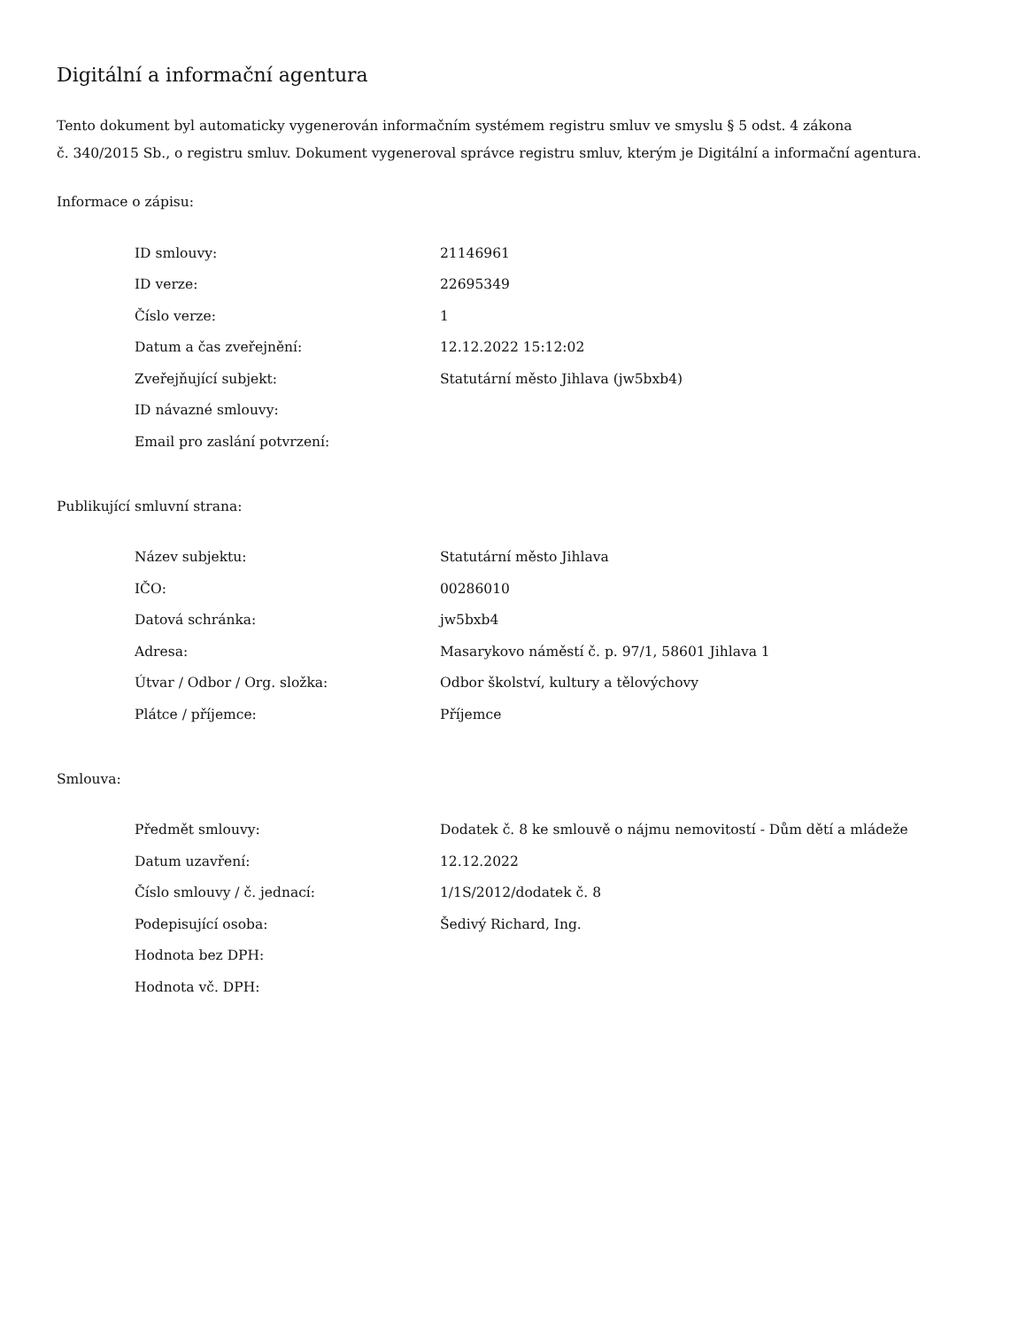Digitální a informační agentura
Tento dokument byl automaticky vygenerován informačním systémem registru smluv ve smyslu § 5 odst. 4 zákona
č. 340/2015 Sb., o registru smluv. Dokument vygeneroval správce registru smluv, kterým je Digitální a informační agentura.
Informace o zápisu:
| ID smlouvy: | 21146961 |
| ID verze: | 22695349 |
| Číslo verze: | 1 |
| Datum a čas zveřejnění: | 12.12.2022 15:12:02 |
| Zveřejňující subjekt: | Statutární město Jihlava (jw5bxb4) |
| ID návazné smlouvy: | |
| Email pro zaslání potvrzení: | |
Publikující smluvní strana:
| Název subjektu: | Statutární město Jihlava |
| IČO: | 00286010 |
| Datová schránka: | jw5bxb4 |
| Adresa: | Masarykovo náměstí č. p. 97/1, 58601 Jihlava 1 |
| Útvar / Odbor / Org. složka: | Odbor školství, kultury a tělovýchovy |
| Plátce / příjemce: | Příjemce |
Smlouva:
| Předmět smlouvy: | Dodatek č. 8 ke smlouvě o nájmu nemovitostí - Dům dětí a mládeže |
| Datum uzavření: | 12.12.2022 |
| Číslo smlouvy / č. jednací: | 1/1S/2012/dodatek č. 8 |
| Podepisující osoba: | Šedivý Richard, Ing. |
| Hodnota bez DPH: | |
| Hodnota vč. DPH: | |